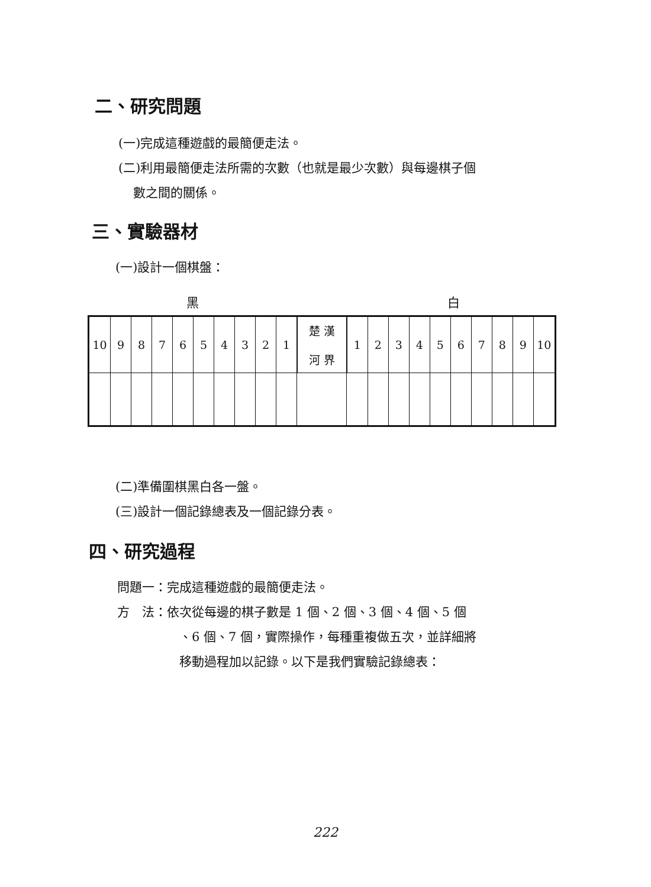二、研究問題
(一)完成這種遊戲的最簡便走法。
(二)利用最簡便走法所需的次數（也就是最少次數）與每邊棋子個
數之間的關係。
三、實驗器材
(一)設計一個棋盤：
黑 白
| 10 | 9 | 8 | 7 | 6 | 5 | 4 | 3 | 2 | 1 | 楚 漢 河 界 | 1 | 2 | 3 | 4 | 5 | 6 | 7 | 8 | 9 | 10 |
(二)準備圍棋黑白各一盤。
(三)設計一個記錄總表及一個記錄分表。
四、研究過程
問題一：完成這種遊戲的最簡便走法。
方　法：依次從每邊的棋子數是 1 個、2 個、3 個、4 個、5 個
、6 個、7 個，實際操作，每種重複做五次，並詳細將
移動過程加以記錄。以下是我們實驗記錄總表：
222